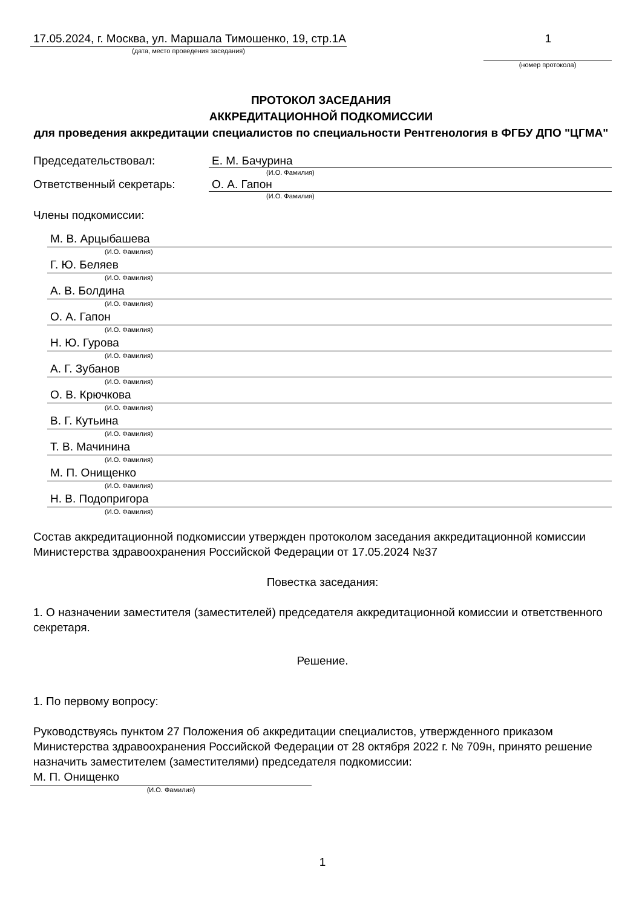17.05.2024, г. Москва, ул. Маршала Тимошенко, 19, стр.1А
(дата, место проведения заседания)
1
(номер протокола)
ПРОТОКОЛ ЗАСЕДАНИЯ
АККРЕДИТАЦИОННОЙ ПОДКОМИССИИ
для проведения аккредитации специалистов по специальности Рентгенология в ФГБУ ДПО "ЦГМА"
Председательствовал: Е. М. Бачурина
(И.О. Фамилия)
Ответственный секретарь: О. А. Гапон
(И.О. Фамилия)
Члены подкомиссии:
М. В. Арцыбашева
(И.О. Фамилия)
Г. Ю. Беляев
(И.О. Фамилия)
А. В. Болдина
(И.О. Фамилия)
О. А. Гапон
(И.О. Фамилия)
Н. Ю. Гурова
(И.О. Фамилия)
А. Г. Зубанов
(И.О. Фамилия)
О. В. Крючкова
(И.О. Фамилия)
В. Г. Кутьина
(И.О. Фамилия)
Т. В. Мачинина
(И.О. Фамилия)
М. П. Онищенко
(И.О. Фамилия)
Н. В. Подопригора
(И.О. Фамилия)
Состав аккредитационной подкомиссии утвержден протоколом заседания аккредитационной комиссии Министерства здравоохранения Российской Федерации от 17.05.2024 №37
Повестка заседания:
1. О назначении заместителя (заместителей) председателя аккредитационной комиссии и ответственного секретаря.
Решение.
1. По первому вопросу:
Руководствуясь пунктом 27 Положения об аккредитации специалистов, утвержденного приказом Министерства здравоохранения Российской Федерации от 28 октября 2022 г. № 709н, принято решение назначить заместителем (заместителями) председателя подкомиссии:
М. П. Онищенко
(И.О. Фамилия)
1